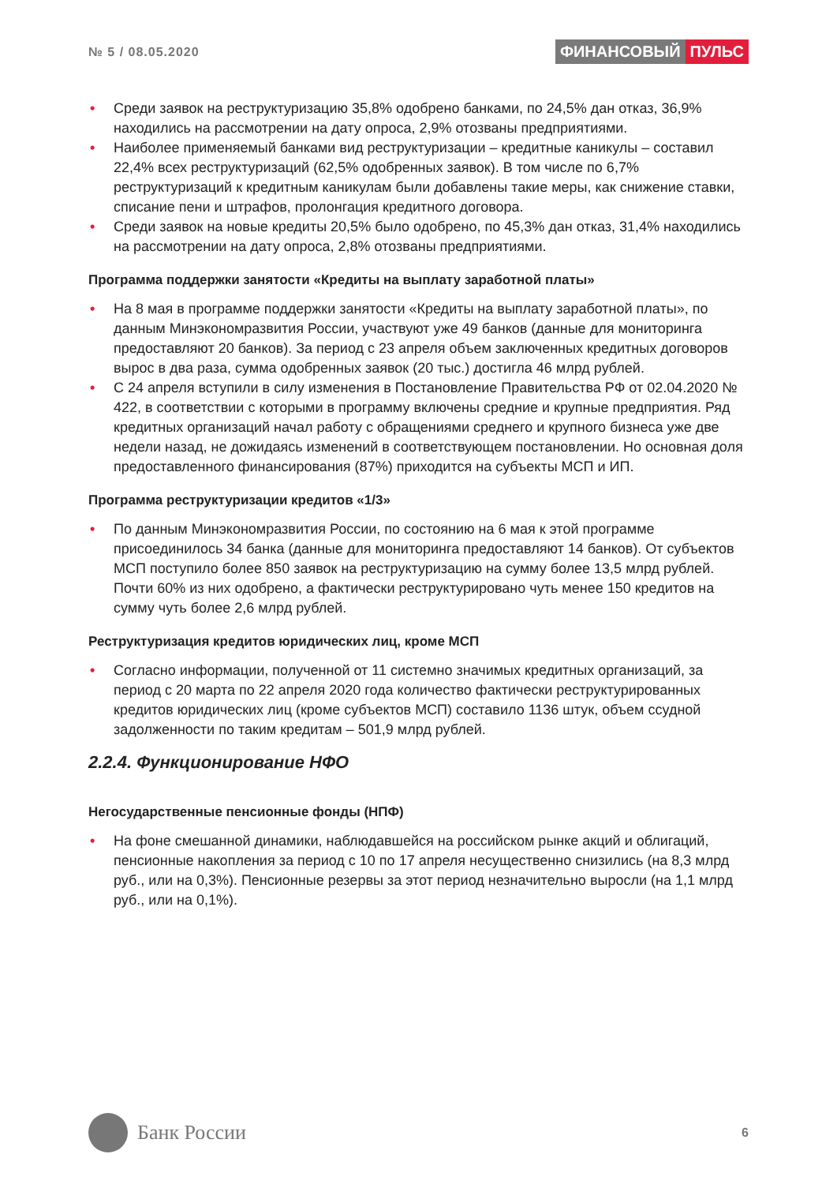№ 5 / 08.05.2020
ФИНАНСОВЫЙ ПУЛЬС
• Среди заявок на реструктуризацию 35,8% одобрено банками, по 24,5% дан отказ, 36,9% находились на рассмотрении на дату опроса, 2,9% отозваны предприятиями.
• Наиболее применяемый банками вид реструктуризации – кредитные каникулы – составил 22,4% всех реструктуризаций (62,5% одобренных заявок). В том числе по 6,7% реструктуризаций к кредитным каникулам были добавлены такие меры, как снижение ставки, списание пени и штрафов, пролонгация кредитного договора.
• Среди заявок на новые кредиты 20,5% было одобрено, по 45,3% дан отказ, 31,4% находились на рассмотрении на дату опроса, 2,8% отозваны предприятиями.
Программа поддержки занятости «Кредиты на выплату заработной платы»
• На 8 мая в программе поддержки занятости «Кредиты на выплату заработной платы», по данным Минэкономразвития России, участвуют уже 49 банков (данные для мониторинга предоставляют 20 банков). За период с 23 апреля объем заключенных кредитных договоров вырос в два раза, сумма одобренных заявок (20 тыс.) достигла 46 млрд рублей.
• С 24 апреля вступили в силу изменения в Постановление Правительства РФ от 02.04.2020 № 422, в соответствии с которыми в программу включены средние и крупные предприятия. Ряд кредитных организаций начал работу с обращениями среднего и крупного бизнеса уже две недели назад, не дожидаясь изменений в соответствующем постановлении. Но основная доля предоставленного финансирования (87%) приходится на субъекты МСП и ИП.
Программа реструктуризации кредитов «1/3»
• По данным Минэкономразвития России, по состоянию на 6 мая к этой программе присоединилось 34 банка (данные для мониторинга предоставляют 14 банков). От субъектов МСП поступило более 850 заявок на реструктуризацию на сумму более 13,5 млрд рублей. Почти 60% из них одобрено, а фактически реструктурировано чуть менее 150 кредитов на сумму чуть более 2,6 млрд рублей.
Реструктуризация кредитов юридических лиц, кроме МСП
• Согласно информации, полученной от 11 системно значимых кредитных организаций, за период с 20 марта по 22 апреля 2020 года количество фактически реструктурированных кредитов юридических лиц (кроме субъектов МСП) составило 1136 штук, объем ссудной задолженности по таким кредитам – 501,9 млрд рублей.
2.2.4. Функционирование НФО
Негосударственные пенсионные фонды (НПФ)
• На фоне смешанной динамики, наблюдавшейся на российском рынке акций и облигаций, пенсионные накопления за период с 10 по 17 апреля несущественно снизились (на 8,3 млрд руб., или на 0,3%). Пенсионные резервы за этот период незначительно выросли (на 1,1 млрд руб., или на 0,1%).
Банк России
6